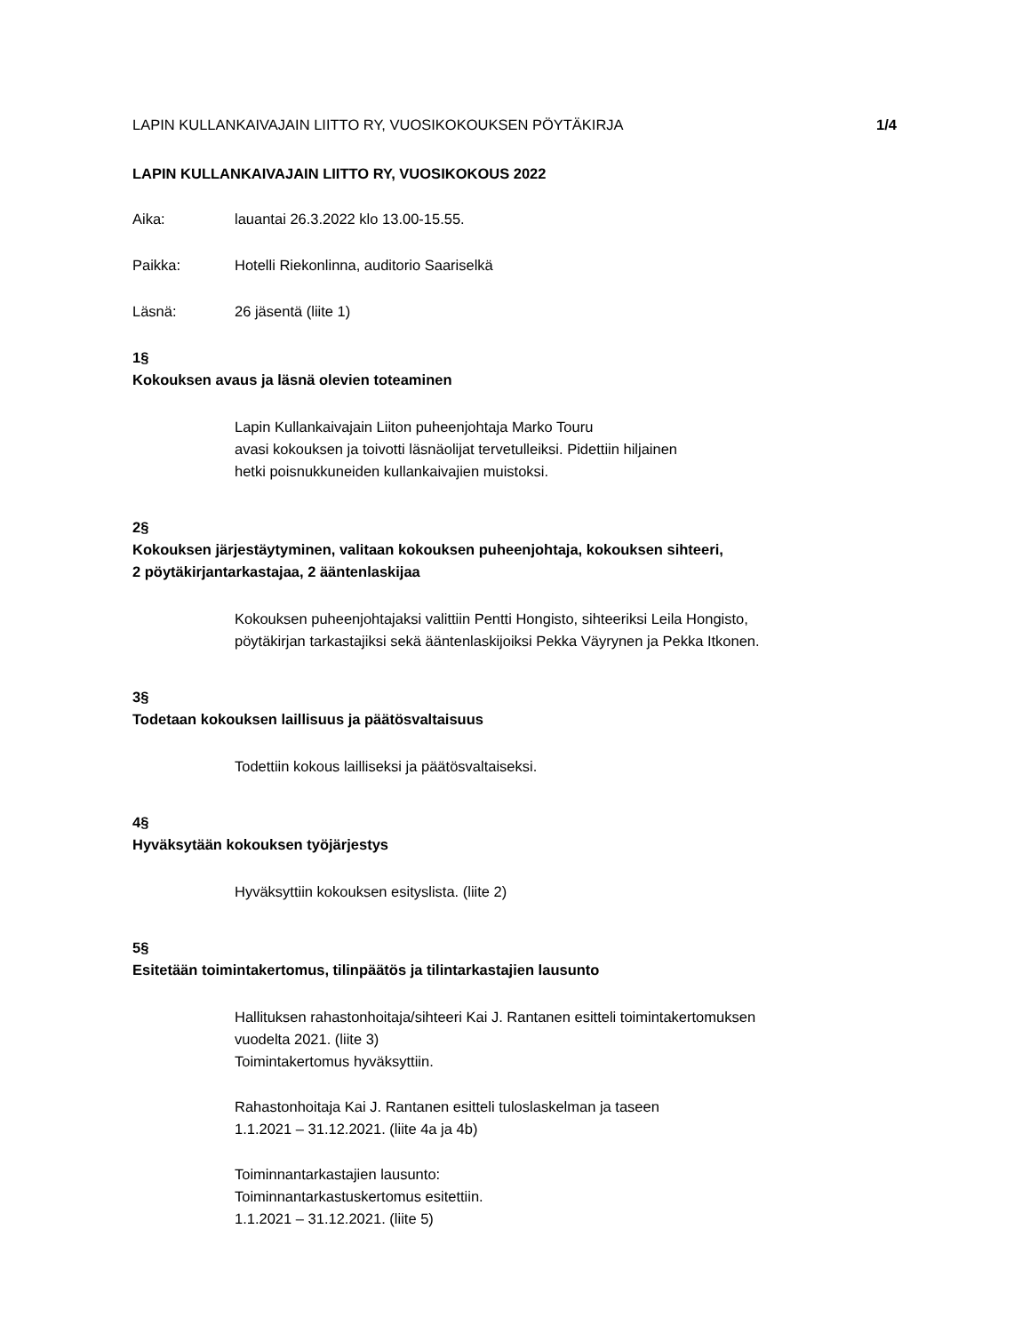LAPIN KULLANKAIVAJAIN LIITTO RY, VUOSIKOKOUKSEN PÖYTÄKIRJA 1/4
LAPIN KULLANKAIVAJAIN LIITTO RY, VUOSIKOKOUS 2022
Aika: lauantai 26.3.2022 klo 13.00-15.55.
Paikka: Hotelli Riekonlinna, auditorio Saariselkä
Läsnä: 26 jäsentä (liite 1)
1§
Kokouksen avaus ja läsnä olevien toteaminen
Lapin Kullankaivajain Liiton puheenjohtaja Marko Touru
avasi kokouksen ja toivotti läsnäolijat tervetulleiksi. Pidettiin hiljainen
hetki poisnukkuneiden kullankaivajien muistoksi.
2§
Kokouksen järjestäytyminen, valitaan kokouksen puheenjohtaja, kokouksen sihteeri,
2 pöytäkirjantarkastajaa, 2 ääntenlaskijaa
Kokouksen puheenjohtajaksi valittiin Pentti Hongisto, sihteeriksi Leila Hongisto,
pöytäkirjan tarkastajiksi sekä ääntenlaskijoiksi Pekka Väyrynen ja Pekka Itkonen.
3§
Todetaan kokouksen laillisuus ja päätösvaltaisuus
Todettiin kokous lailliseksi ja päätösvaltaiseksi.
4§
Hyväksytään kokouksen työjärjestys
Hyväksyttiin kokouksen esityslista. (liite 2)
5§
Esitetään toimintakertomus, tilinpäätös ja tilintarkastajien lausunto
Hallituksen rahastonhoitaja/sihteeri Kai J. Rantanen esitteli toimintakertomuksen
vuodelta 2021. (liite 3)
Toimintakertomus hyväksyttiin.
Rahastonhoitaja Kai J. Rantanen esitteli tuloslaskelman ja taseen
1.1.2021 – 31.12.2021. (liite 4a ja 4b)
Toiminnantarkastajien lausunto:
Toiminnantarkastuskertomus esitettiin.
1.1.2021 – 31.12.2021. (liite 5)